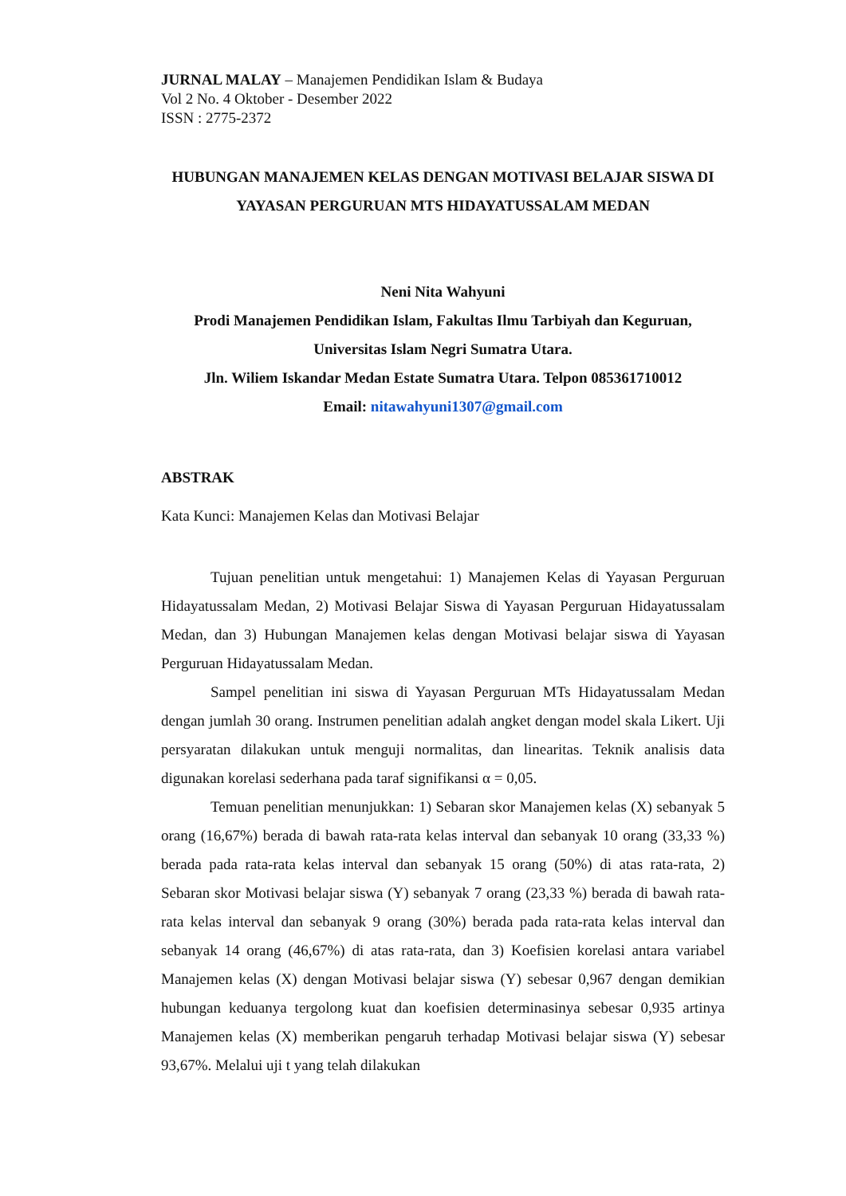JURNAL MALAY – Manajemen Pendidikan Islam & Budaya
Vol 2 No. 4 Oktober - Desember 2022
ISSN : 2775-2372
HUBUNGAN MANAJEMEN KELAS DENGAN MOTIVASI BELAJAR SISWA DI YAYASAN PERGURUAN MTS HIDAYATUSSALAM MEDAN
Neni Nita Wahyuni
Prodi Manajemen Pendidikan Islam, Fakultas Ilmu Tarbiyah dan Keguruan, Universitas Islam Negri Sumatra Utara.
Jln. Wiliem Iskandar Medan Estate Sumatra Utara. Telpon 085361710012
Email: nitawahyuni1307@gmail.com
ABSTRAK
Kata Kunci: Manajemen Kelas dan Motivasi Belajar
Tujuan penelitian untuk mengetahui: 1) Manajemen Kelas di Yayasan Perguruan Hidayatussalam Medan, 2) Motivasi Belajar Siswa di Yayasan Perguruan Hidayatussalam Medan, dan 3) Hubungan Manajemen kelas dengan Motivasi belajar siswa di Yayasan Perguruan Hidayatussalam Medan.
Sampel penelitian ini siswa di Yayasan Perguruan MTs Hidayatussalam Medan dengan jumlah 30 orang. Instrumen penelitian adalah angket dengan model skala Likert. Uji persyaratan dilakukan untuk menguji normalitas, dan linearitas. Teknik analisis data digunakan korelasi sederhana pada taraf signifikansi α = 0,05.
Temuan penelitian menunjukkan: 1) Sebaran skor Manajemen kelas (X) sebanyak 5 orang (16,67%) berada di bawah rata-rata kelas interval dan sebanyak 10 orang (33,33 %) berada pada rata-rata kelas interval dan sebanyak 15 orang (50%) di atas rata-rata, 2) Sebaran skor Motivasi belajar siswa (Y) sebanyak 7 orang (23,33 %) berada di bawah rata-rata kelas interval dan sebanyak 9 orang (30%) berada pada rata-rata kelas interval dan sebanyak 14 orang (46,67%) di atas rata-rata, dan 3) Koefisien korelasi antara variabel Manajemen kelas (X) dengan Motivasi belajar siswa (Y) sebesar 0,967 dengan demikian hubungan keduanya tergolong kuat dan koefisien determinasinya sebesar 0,935 artinya Manajemen kelas (X) memberikan pengaruh terhadap Motivasi belajar siswa (Y) sebesar 93,67%. Melalui uji t yang telah dilakukan